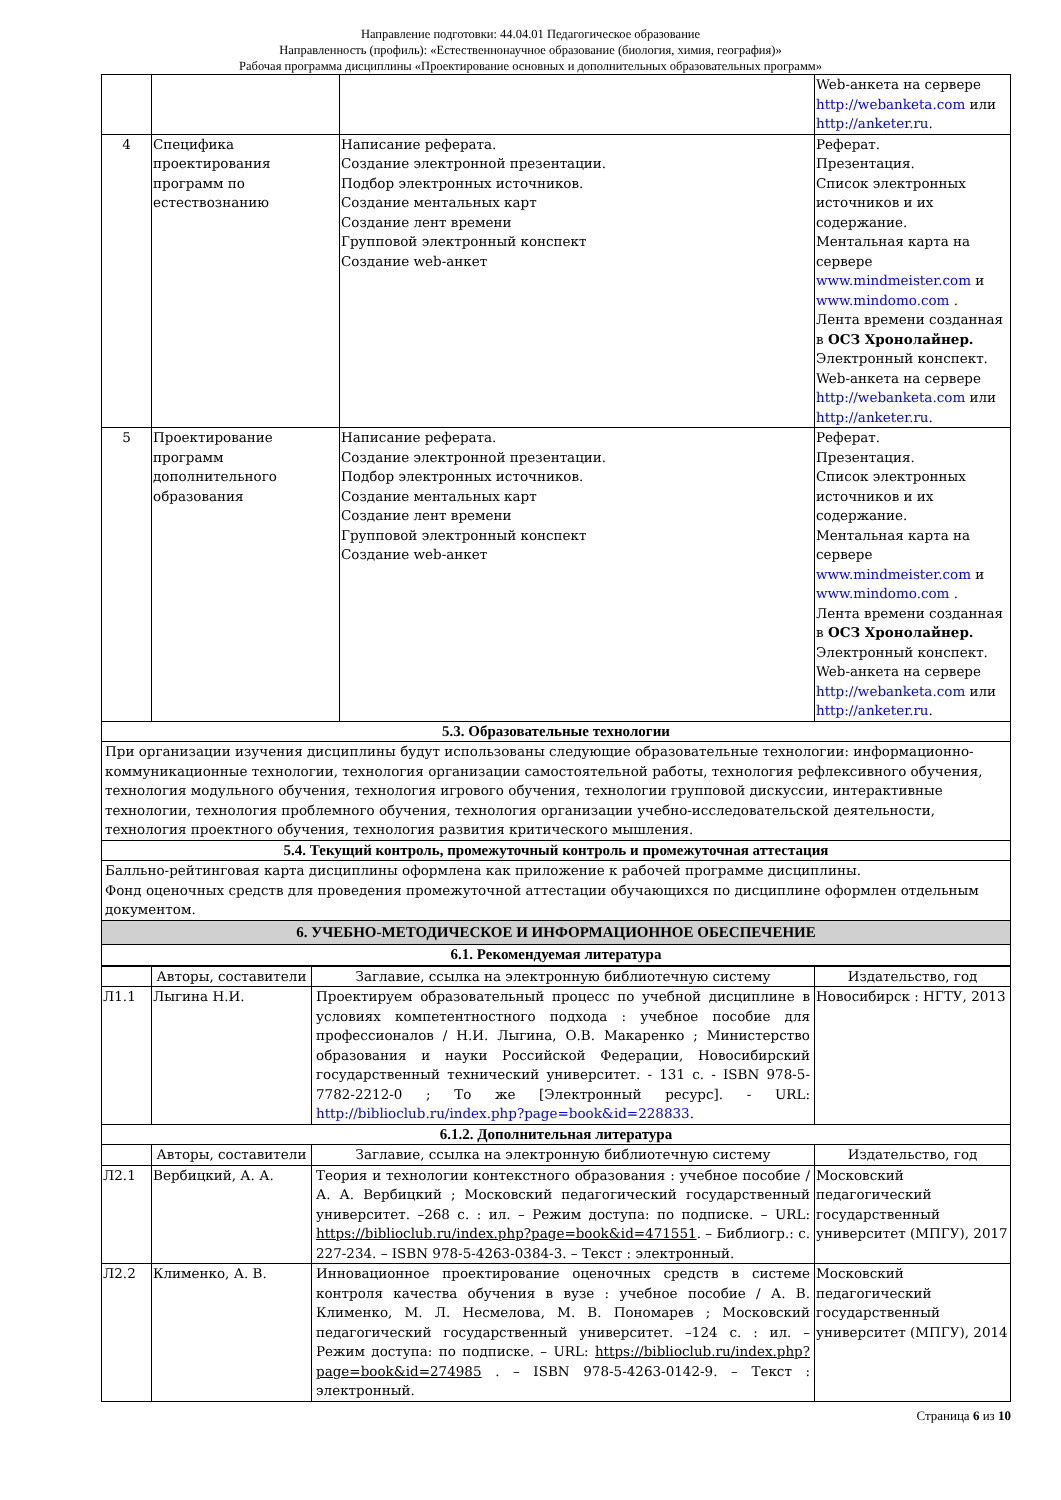Направление подготовки: 44.04.01 Педагогическое образование
Направленность (профиль): «Естественнонаучное образование (биология, химия, география)»
Рабочая программа дисциплины «Проектирование основных и дополнительных образовательных программ»
| | | | Web-анкета на сервере http://webanketa.com или http://anketer.ru . |
| 4 | Специфика проектирования программ по естествознанию | Написание реферата. Создание электронной презентации. Подбор электронных источников. Создание ментальных карт Создание лент времени Групповой электронный конспект Создание web-анкет | Реферат. Презентация. Список электронных источников и их содержание. Ментальная карта на сервере www.mindmeister.com и www.mindomo.com . Лента времени созданная в ОСЗ Хронолайнер. Электронный конспект. Web-анкета на сервере http://webanketa.com или http://anketer.ru . |
| 5 | Проектирование программ дополнительного образования | Написание реферата. Создание электронной презентации. Подбор электронных источников. Создание ментальных карт Создание лент времени Групповой электронный конспект Создание web-анкет | Реферат. Презентация. Список электронных источников и их содержание. Ментальная карта на сервере www.mindmeister.com и www.mindomo.com . Лента времени созданная в ОСЗ Хронолайнер. Электронный конспект. Web-анкета на сервере http://webanketa.com или http://anketer.ru . |
| 5.3. Образовательные технологии | | | |
| При организации изучения дисциплины будут использованы следующие образовательные технологии: информационно-коммуникационные технологии, технология организации самостоятельной работы, технология рефлексивного обучения, технология модульного обучения, технология игрового обучения, технологии групповой дискуссии, интерактивные технологии, технология проблемного обучения, технология организации учебно-исследовательской деятельности, технология проектного обучения, технология развития критического мышления. | | | |
| 5.4. Текущий контроль, промежуточный контроль и промежуточная аттестация | | | |
| Балльно-рейтинговая карта дисциплины оформлена как приложение к рабочей программе дисциплины. Фонд оценочных средств для проведения промежуточной аттестации обучающихся по дисциплине оформлен отдельным документом. | | | |
| 6. УЧЕБНО-МЕТОДИЧЕСКОЕ И ИНФОРМАЦИОННОЕ ОБЕСПЕЧЕНИЕ | | | |
| 6.1. Рекомендуемая литература | | | |
| | Авторы, составители | Заглавие, ссылка на электронную библиотечную систему | Издательство, год |
| --- | --- | --- | --- |
| Л1.1 | Лыгина Н.И. | Проектируем образовательный процесс по учебной дисциплине в условиях компетентностного подхода : учебное пособие для профессионалов / Н.И. Лыгина, О.В. Макаренко ; Министерство образования и науки Российской Федерации, Новосибирский государственный технический университет. - 131 с. - ISBN 978-5-7782-2212-0 ; То же [Электронный ресурс]. - URL: http://biblioclub.ru/index.php?page=book&id=228833 . | Новосибирск : НГТУ, 2013 |
| 6.1.2. Дополнительная литература | | | |
| | Авторы, составители | Заглавие, ссылка на электронную библиотечную систему | Издательство, год |
| Л2.1 | Вербицкий, А. А. | Теория и технологии контекстного образования : учебное пособие / А. А. Вербицкий ; Московский педагогический государственный университет. –268 с. : ил. – Режим доступа: по подписке. – URL: https://biblioclub.ru/index.php?page=book&id=471551 . – Библиогр.: с. 227-234. – ISBN 978-5-4263-0384-3. – Текст : электронный. | Московский педагогический государственный университет (МПГУ), 2017 |
| Л2.2 | Клименко, А. В. | Инновационное проектирование оценочных средств в системе контроля качества обучения в вузе : учебное пособие / А. В. Клименко, М. Л. Несмелова, М. В. Пономарев ; Московский педагогический государственный университет. –124 с. : ил. – Режим доступа: по подписке. – URL: https://biblioclub.ru/index.php?page=book&id=274985 . – ISBN 978-5-4263-0142-9. – Текст : электронный. | Московский педагогический государственный университет (МПГУ), 2014 |
Страница 6 из 10